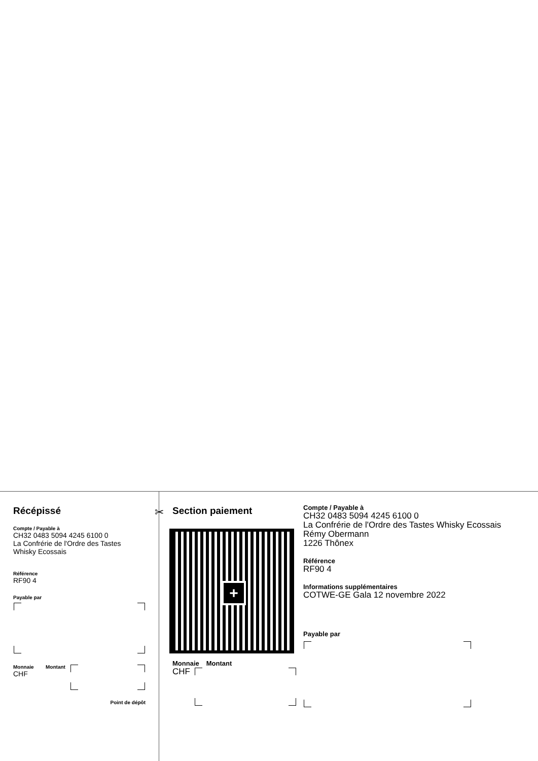Récépissé
Compte / Payable à
CH32 0483 5094 4245 6100 0
La Confrérie de l'Ordre des Tastes
Whisky Ecossais
Référence
RF90 4
Payable par
Monnaie
CHF
Montant
Point de dépôt
✂
Section paiement
+
Monnaie Montant
CHF
Compte / Payable à
CH32 0483 5094 4245 6100 0
La Confrérie de l'Ordre des Tastes Whisky Ecossais
Rémy Obermann
1226 Thônex
Référence
RF90 4
Informations supplémentaires
COTWE-GE Gala 12 novembre 2022
Payable par